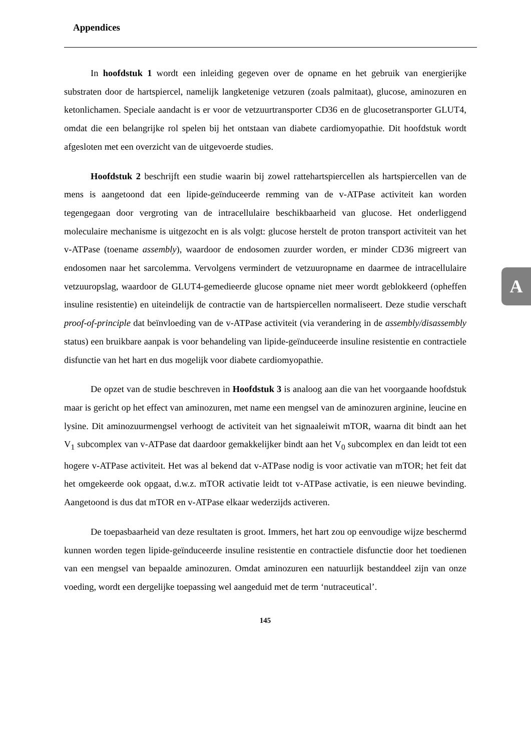Appendices
In hoofdstuk 1 wordt een inleiding gegeven over de opname en het gebruik van energierijke substraten door de hartspiercel, namelijk langketenige vetzuren (zoals palmitaat), glucose, aminozuren en ketonlichamen. Speciale aandacht is er voor de vetzuurtransporter CD36 en de glucosetransporter GLUT4, omdat die een belangrijke rol spelen bij het ontstaan van diabete cardiomyopathie. Dit hoofdstuk wordt afgesloten met een overzicht van de uitgevoerde studies.
Hoofdstuk 2 beschrijft een studie waarin bij zowel rattehartspiercellen als hartspiercellen van de mens is aangetoond dat een lipide-geïnduceerde remming van de v-ATPase activiteit kan worden tegengegaan door vergroting van de intracellulaire beschikbaarheid van glucose. Het onderliggend moleculaire mechanisme is uitgezocht en is als volgt: glucose herstelt de proton transport activiteit van het v-ATPase (toename assembly), waardoor de endosomen zuurder worden, er minder CD36 migreert van endosomen naar het sarcolemma. Vervolgens vermindert de vetzuuropname en daarmee de intracellulaire vetzuuropslag, waardoor de GLUT4-gemedieerde glucose opname niet meer wordt geblokkeerd (opheffen insuline resistentie) en uiteindelijk de contractie van de hartspiercellen normaliseert. Deze studie verschaft proof-of-principle dat beïnvloeding van de v-ATPase activiteit (via verandering in de assembly/disassembly status) een bruikbare aanpak is voor behandeling van lipide-geïnduceerde insuline resistentie en contractiele disfunctie van het hart en dus mogelijk voor diabete cardiomyopathie.
De opzet van de studie beschreven in Hoofdstuk 3 is analoog aan die van het voorgaande hoofdstuk maar is gericht op het effect van aminozuren, met name een mengsel van de aminozuren arginine, leucine en lysine. Dit aminozuurmengsel verhoogt de activiteit van het signaaleiwit mTOR, waarna dit bindt aan het V<sub>1</sub> subcomplex van v-ATPase dat daardoor gemakkelijker bindt aan het V<sub>0</sub> subcomplex en dan leidt tot een hogere v-ATPase activiteit. Het was al bekend dat v-ATPase nodig is voor activatie van mTOR; het feit dat het omgekeerde ook opgaat, d.w.z. mTOR activatie leidt tot v-ATPase activatie, is een nieuwe bevinding. Aangetoond is dus dat mTOR en v-ATPase elkaar wederzijds activeren.
De toepasbaarheid van deze resultaten is groot. Immers, het hart zou op eenvoudige wijze beschermd kunnen worden tegen lipide-geïnduceerde insuline resistentie en contractiele disfunctie door het toedienen van een mengsel van bepaalde aminozuren. Omdat aminozuren een natuurlijk bestanddeel zijn van onze voeding, wordt een dergelijke toepassing wel aangeduid met de term ‘nutraceutical’.
145
A